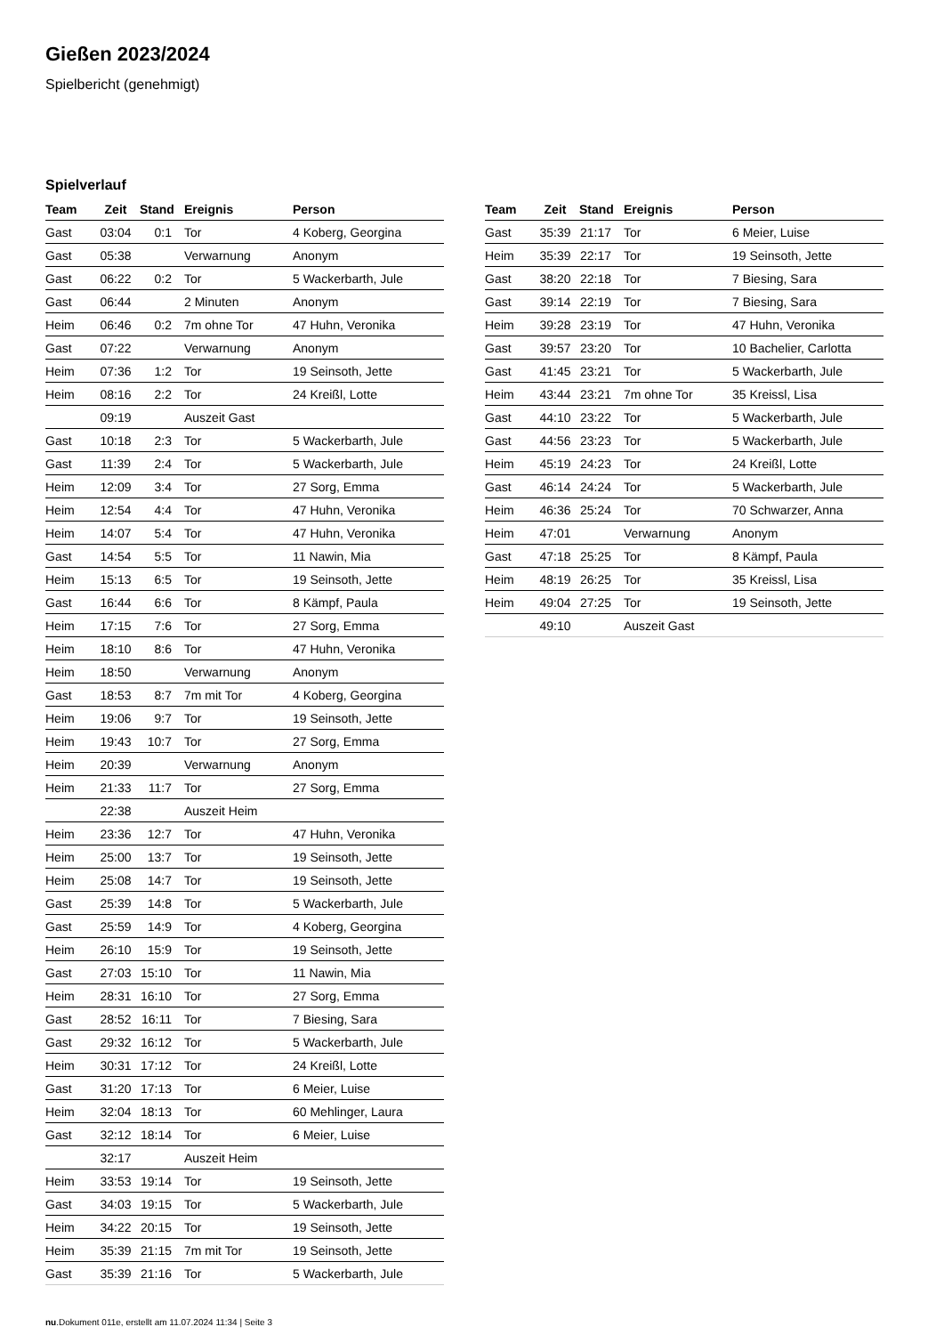Gießen 2023/2024
Spielbericht (genehmigt)
Spielverlauf
| Team | Zeit | Stand | Ereignis | Person |
| --- | --- | --- | --- | --- |
| Gast | 03:04 | 0:1 | Tor | 4 Koberg, Georgina |
| Gast | 05:38 | | Verwarnung | Anonym |
| Gast | 06:22 | 0:2 | Tor | 5 Wackerbarth, Jule |
| Gast | 06:44 | | 2 Minuten | Anonym |
| Heim | 06:46 | 0:2 | 7m ohne Tor | 47 Huhn, Veronika |
| Gast | 07:22 | | Verwarnung | Anonym |
| Heim | 07:36 | 1:2 | Tor | 19 Seinsoth, Jette |
| Heim | 08:16 | 2:2 | Tor | 24 Kreißl, Lotte |
| | 09:19 | | Auszeit Gast | |
| Gast | 10:18 | 2:3 | Tor | 5 Wackerbarth, Jule |
| Gast | 11:39 | 2:4 | Tor | 5 Wackerbarth, Jule |
| Heim | 12:09 | 3:4 | Tor | 27 Sorg, Emma |
| Heim | 12:54 | 4:4 | Tor | 47 Huhn, Veronika |
| Heim | 14:07 | 5:4 | Tor | 47 Huhn, Veronika |
| Gast | 14:54 | 5:5 | Tor | 11 Nawin, Mia |
| Heim | 15:13 | 6:5 | Tor | 19 Seinsoth, Jette |
| Gast | 16:44 | 6:6 | Tor | 8 Kämpf, Paula |
| Heim | 17:15 | 7:6 | Tor | 27 Sorg, Emma |
| Heim | 18:10 | 8:6 | Tor | 47 Huhn, Veronika |
| Heim | 18:50 | | Verwarnung | Anonym |
| Gast | 18:53 | 8:7 | 7m mit Tor | 4 Koberg, Georgina |
| Heim | 19:06 | 9:7 | Tor | 19 Seinsoth, Jette |
| Heim | 19:43 | 10:7 | Tor | 27 Sorg, Emma |
| Heim | 20:39 | | Verwarnung | Anonym |
| Heim | 21:33 | 11:7 | Tor | 27 Sorg, Emma |
| | 22:38 | | Auszeit Heim | |
| Heim | 23:36 | 12:7 | Tor | 47 Huhn, Veronika |
| Heim | 25:00 | 13:7 | Tor | 19 Seinsoth, Jette |
| Heim | 25:08 | 14:7 | Tor | 19 Seinsoth, Jette |
| Gast | 25:39 | 14:8 | Tor | 5 Wackerbarth, Jule |
| Gast | 25:59 | 14:9 | Tor | 4 Koberg, Georgina |
| Heim | 26:10 | 15:9 | Tor | 19 Seinsoth, Jette |
| Gast | 27:03 | 15:10 | Tor | 11 Nawin, Mia |
| Heim | 28:31 | 16:10 | Tor | 27 Sorg, Emma |
| Gast | 28:52 | 16:11 | Tor | 7 Biesing, Sara |
| Gast | 29:32 | 16:12 | Tor | 5 Wackerbarth, Jule |
| Heim | 30:31 | 17:12 | Tor | 24 Kreißl, Lotte |
| Gast | 31:20 | 17:13 | Tor | 6 Meier, Luise |
| Heim | 32:04 | 18:13 | Tor | 60 Mehlinger, Laura |
| Gast | 32:12 | 18:14 | Tor | 6 Meier, Luise |
| | 32:17 | | Auszeit Heim | |
| Heim | 33:53 | 19:14 | Tor | 19 Seinsoth, Jette |
| Gast | 34:03 | 19:15 | Tor | 5 Wackerbarth, Jule |
| Heim | 34:22 | 20:15 | Tor | 19 Seinsoth, Jette |
| Heim | 35:39 | 21:15 | 7m mit Tor | 19 Seinsoth, Jette |
| Gast | 35:39 | 21:16 | Tor | 5 Wackerbarth, Jule |
| Team | Zeit | Stand | Ereignis | Person |
| --- | --- | --- | --- | --- |
| Gast | 35:39 | 21:17 | Tor | 6 Meier, Luise |
| Heim | 35:39 | 22:17 | Tor | 19 Seinsoth, Jette |
| Gast | 38:20 | 22:18 | Tor | 7 Biesing, Sara |
| Gast | 39:14 | 22:19 | Tor | 7 Biesing, Sara |
| Heim | 39:28 | 23:19 | Tor | 47 Huhn, Veronika |
| Gast | 39:57 | 23:20 | Tor | 10 Bachelier, Carlotta |
| Gast | 41:45 | 23:21 | Tor | 5 Wackerbarth, Jule |
| Heim | 43:44 | 23:21 | 7m ohne Tor | 35 Kreissl, Lisa |
| Gast | 44:10 | 23:22 | Tor | 5 Wackerbarth, Jule |
| Gast | 44:56 | 23:23 | Tor | 5 Wackerbarth, Jule |
| Heim | 45:19 | 24:23 | Tor | 24 Kreißl, Lotte |
| Gast | 46:14 | 24:24 | Tor | 5 Wackerbarth, Jule |
| Heim | 46:36 | 25:24 | Tor | 70 Schwarzer, Anna |
| Heim | 47:01 | | Verwarnung | Anonym |
| Gast | 47:18 | 25:25 | Tor | 8 Kämpf, Paula |
| Heim | 48:19 | 26:25 | Tor | 35 Kreissl, Lisa |
| Heim | 49:04 | 27:25 | Tor | 19 Seinsoth, Jette |
| | 49:10 | | Auszeit Gast | |
nu.Dokument 011e, erstellt am 11.07.2024 11:34 | Seite 3